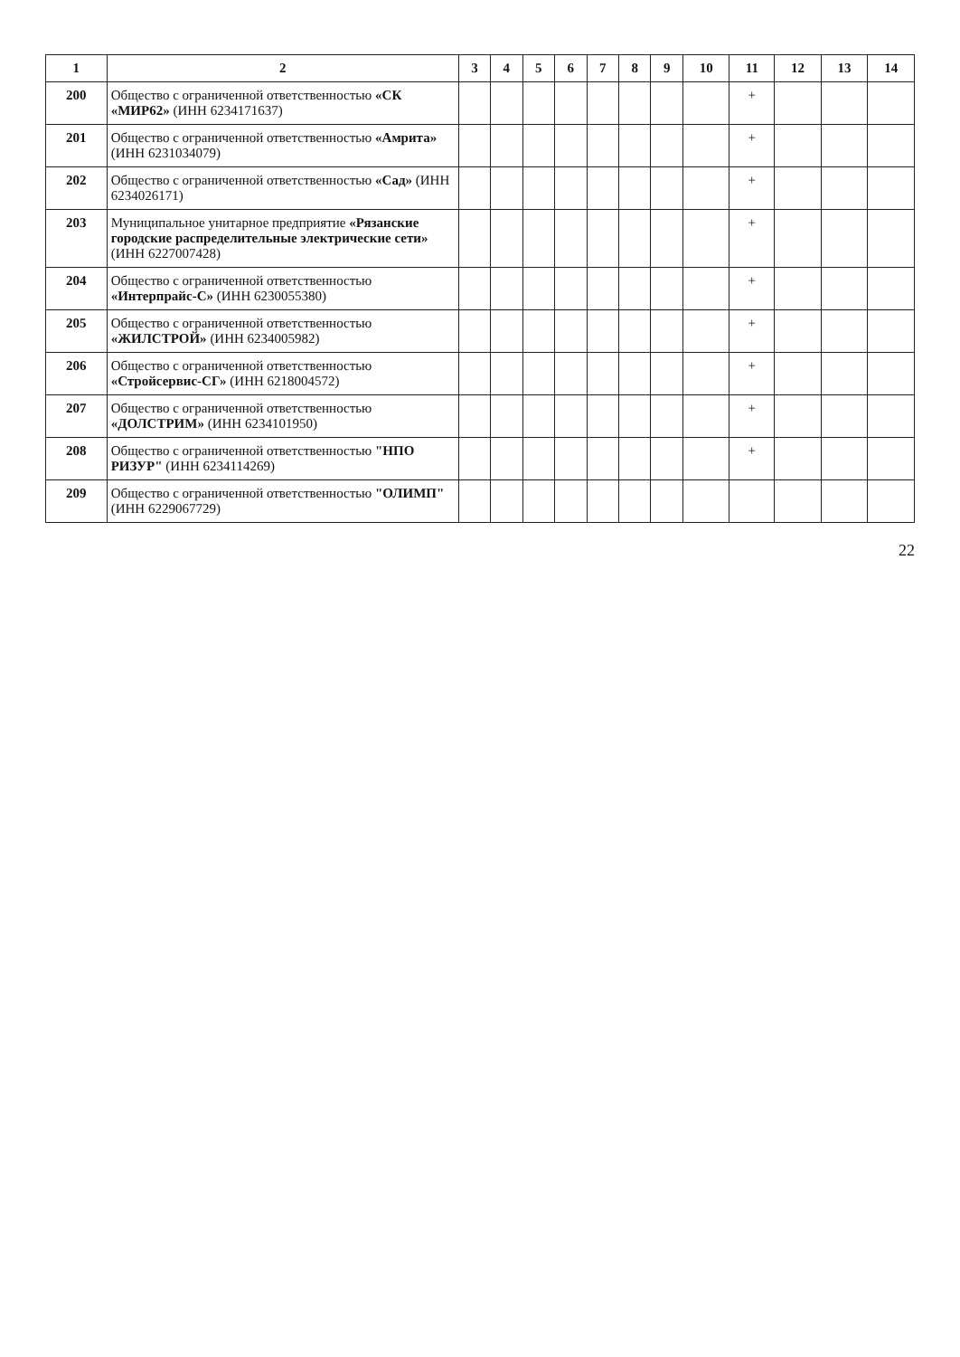| 1 | 2 | 3 | 4 | 5 | 6 | 7 | 8 | 9 | 10 | 11 | 12 | 13 | 14 |
| --- | --- | --- | --- | --- | --- | --- | --- | --- | --- | --- | --- | --- | --- |
| 200 | Общество с ограниченной ответственностью «СК «МИР62» (ИНН 6234171637) | | | | | | | | | + | | | |
| 201 | Общество с ограниченной ответственностью «Амрита» (ИНН 6231034079) | | | | | | | | | + | | | |
| 202 | Общество с ограниченной ответственностью «Сад» (ИНН 6234026171) | | | | | | | | | + | | | |
| 203 | Муниципальное унитарное предприятие «Рязанские городские распределительные электрические сети» (ИНН 6227007428) | | | | | | | | | + | | | |
| 204 | Общество с ограниченной ответственностью «Интерпрайс-С» (ИНН 6230055380) | | | | | | | | | + | | | |
| 205 | Общество с ограниченной ответственностью «ЖИЛСТРОЙ» (ИНН 6234005982) | | | | | | | | | + | | | |
| 206 | Общество с ограниченной ответственностью «Стройсервис-СГ» (ИНН 6218004572) | | | | | | | | | + | | | |
| 207 | Общество с ограниченной ответственностью «ДОЛСТРИМ» (ИНН 6234101950) | | | | | | | | | + | | | |
| 208 | Общество с ограниченной ответственностью "НПО РИЗУР" (ИНН 6234114269) | | | | | | | | | + | | | |
| 209 | Общество с ограниченной ответственностью "ОЛИМП" (ИНН 6229067729) | | | | | | | | | | | | |
22